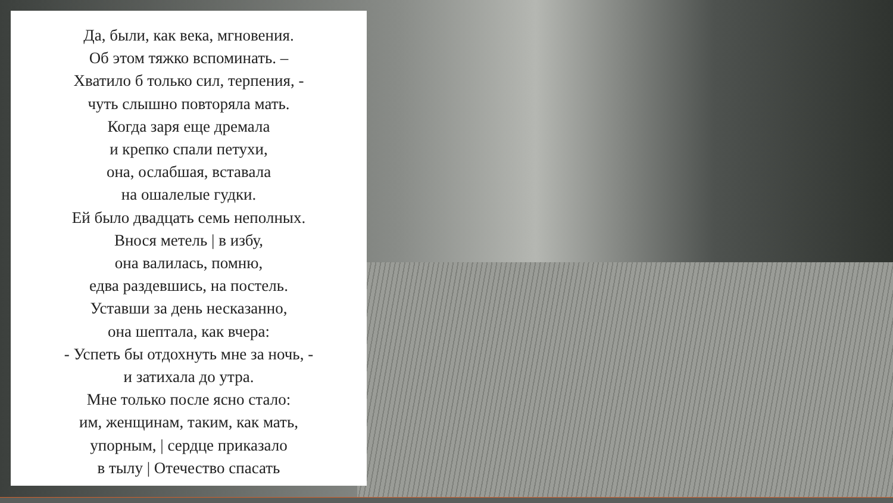Да, были, как века, мгновения.
Об этом тяжко вспоминать. –
Хватило б только сил, терпения, -
чуть слышно повторяла мать.
Когда заря еще дремала
и крепко спали петухи,
она, ослабшая, вставала
на ошалелые гудки.
Ей было двадцать семь неполных.
Внося метель | в избу,
она валилась, помню,
едва раздевшись, на постель.
Уставши за день несказанно,
она шептала, как вчера:
- Успеть бы отдохнуть мне за ночь, -
и затихала до утра.
Мне только после ясно стало:
им, женщинам, таким, как мать,
упорным, | сердце приказало
в тылу | Отечество спасать